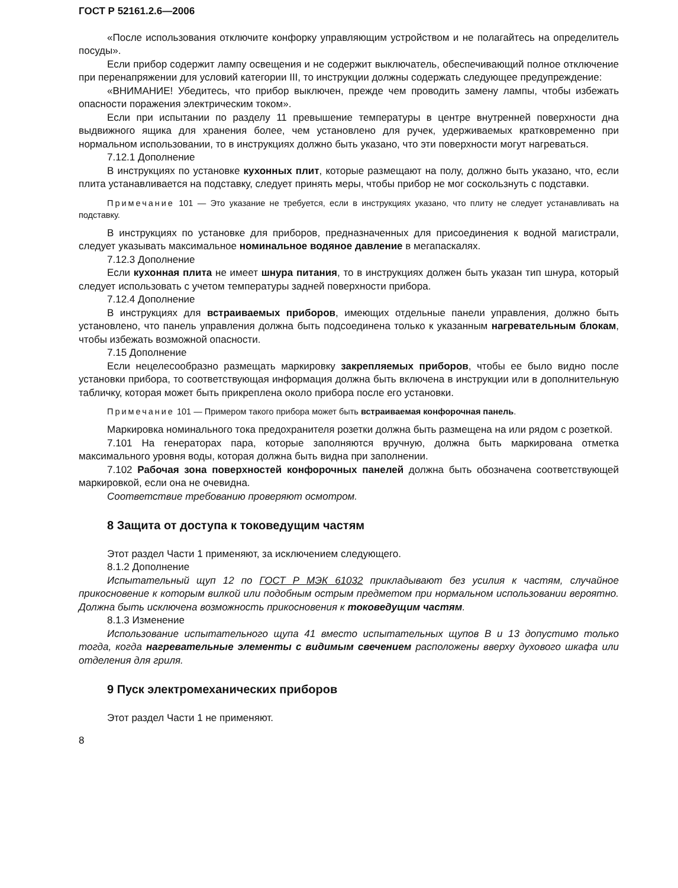ГОСТ Р 52161.2.6—2006
«После использования отключите конфорку управляющим устройством и не полагайтесь на определитель посуды».
Если прибор содержит лампу освещения и не содержит выключатель, обеспечивающий полное отключение при перенапряжении для условий категории III, то инструкции должны содержать следующее предупреждение:
«ВНИМАНИЕ! Убедитесь, что прибор выключен, прежде чем проводить замену лампы, чтобы избежать опасности поражения электрическим током».
Если при испытании по разделу 11 превышение температуры в центре внутренней поверхности дна выдвижного ящика для хранения более, чем установлено для ручек, удерживаемых кратковременно при нормальном использовании, то в инструкциях должно быть указано, что эти поверхности могут нагреваться.
7.12.1 Дополнение
В инструкциях по установке кухонных плит, которые размещают на полу, должно быть указано, что, если плита устанавливается на подставку, следует принять меры, чтобы прибор не мог соскользнуть с подставки.
Примечание 101 — Это указание не требуется, если в инструкциях указано, что плиту не следует устанавливать на подставку.
В инструкциях по установке для приборов, предназначенных для присоединения к водной магистрали, следует указывать максимальное номинальное водяное давление в мегапаскалях.
7.12.3 Дополнение
Если кухонная плита не имеет шнура питания, то в инструкциях должен быть указан тип шнура, который следует использовать с учетом температуры задней поверхности прибора.
7.12.4 Дополнение
В инструкциях для встраиваемых приборов, имеющих отдельные панели управления, должно быть установлено, что панель управления должна быть подсоединена только к указанным нагревательным блокам, чтобы избежать возможной опасности.
7.15 Дополнение
Если нецелесообразно размещать маркировку закрепляемых приборов, чтобы ее было видно после установки прибора, то соответствующая информация должна быть включена в инструкции или в дополнительную табличку, которая может быть прикреплена около прибора после его установки.
Примечание 101 — Примером такого прибора может быть встраиваемая конфорочная панель.
Маркировка номинального тока предохранителя розетки должна быть размещена на или рядом с розеткой.
7.101 На генераторах пара, которые заполняются вручную, должна быть маркирована отметка максимального уровня воды, которая должна быть видна при заполнении.
7.102 Рабочая зона поверхностей конфорочных панелей должна быть обозначена соответствующей маркировкой, если она не очевидна.
Соответствие требованию проверяют осмотром.
8 Защита от доступа к токоведущим частям
Этот раздел Части 1 применяют, за исключением следующего.
8.1.2 Дополнение
Испытательный щуп 12 по ГОСТ Р МЭК 61032 прикладывают без усилия к частям, случайное прикосновение к которым вилкой или подобным острым предметом при нормальном использовании вероятно. Должна быть исключена возможность прикосновения к токоведущим частям.
8.1.3 Изменение
Использование испытательного щупа 41 вместо испытательных щупов B и 13 допустимо только тогда, когда нагревательные элементы с видимым свечением расположены вверху духового шкафа или отделения для гриля.
9 Пуск электромеханических приборов
Этот раздел Части 1 не применяют.
8